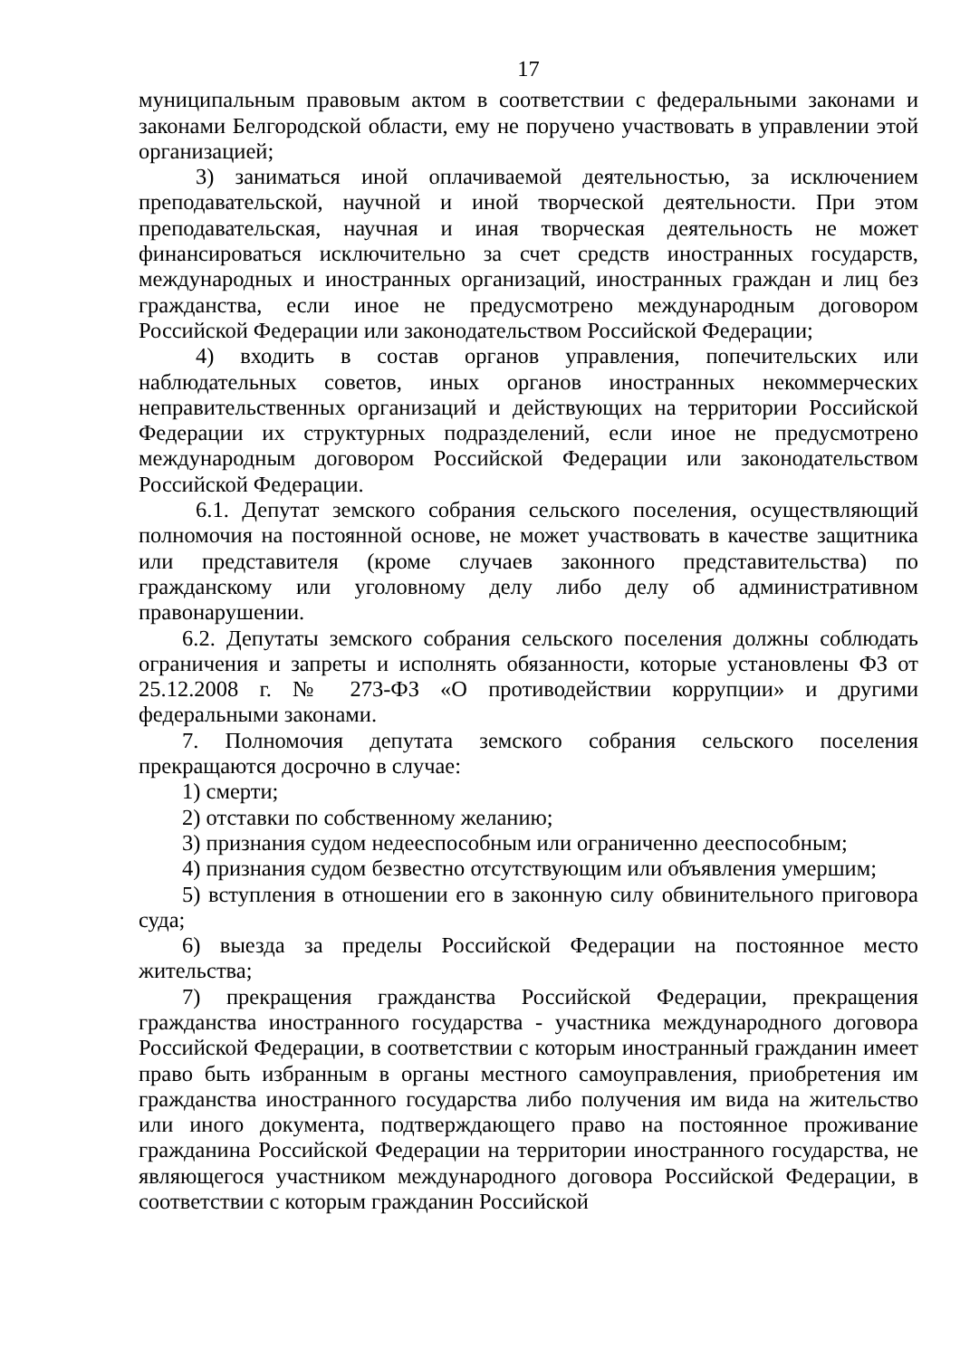17
муниципальным правовым актом в соответствии с федеральными законами и законами Белгородской области, ему не поручено участвовать в управлении этой организацией;
3) заниматься иной оплачиваемой деятельностью, за исключением преподавательской, научной и иной творческой деятельности. При этом преподавательская, научная и иная творческая деятельность не может финансироваться исключительно за счет средств иностранных государств, международных и иностранных организаций, иностранных граждан и лиц без гражданства, если иное не предусмотрено международным договором Российской Федерации или законодательством Российской Федерации;
4) входить в состав органов управления, попечительских или наблюдательных советов, иных органов иностранных некоммерческих неправительственных организаций и действующих на территории Российской Федерации их структурных подразделений, если иное не предусмотрено международным договором Российской Федерации или законодательством Российской Федерации.
6.1. Депутат земского собрания сельского поселения, осуществляющий полномочия на постоянной основе, не может участвовать в качестве защитника или представителя (кроме случаев законного представительства) по гражданскому или уголовному делу либо делу об административном правонарушении.
6.2. Депутаты земского собрания сельского поселения должны соблюдать ограничения и запреты и исполнять обязанности, которые установлены ФЗ от 25.12.2008 г. № 273-ФЗ «О противодействии коррупции» и другими федеральными законами.
7. Полномочия депутата земского собрания сельского поселения прекращаются досрочно в случае:
1) смерти;
2) отставки по собственному желанию;
3) признания судом недееспособным или ограниченно дееспособным;
4) признания судом безвестно отсутствующим или объявления умершим;
5) вступления в отношении его в законную силу обвинительного приговора суда;
6) выезда за пределы Российской Федерации на постоянное место жительства;
7) прекращения гражданства Российской Федерации, прекращения гражданства иностранного государства - участника международного договора Российской Федерации, в соответствии с которым иностранный гражданин имеет право быть избранным в органы местного самоуправления, приобретения им гражданства иностранного государства либо получения им вида на жительство или иного документа, подтверждающего право на постоянное проживание гражданина Российской Федерации на территории иностранного государства, не являющегося участником международного договора Российской Федерации, в соответствии с которым гражданин Российской